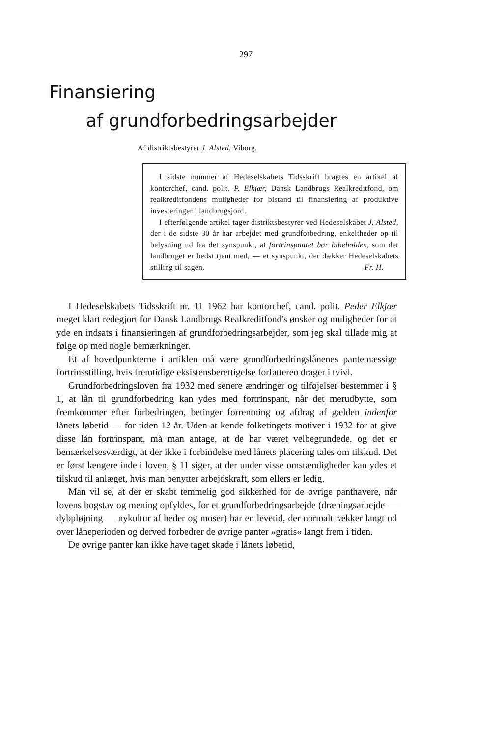297
Finansiering
af grundforbedringsarbejder
Af distriktsbestyrer J. Alsted, Viborg.
I sidste nummer af Hedeselskabets Tidsskrift bragtes en artikel af kontorchef, cand. polit. P. Elkjær, Dansk Landbrugs Realkreditfond, om realkreditfondens muligheder for bistand til finansiering af produktive investeringer i landbrugsjord.
I efterfølgende artikel tager distriktsbestyrer ved Hedeselskabet J. Alsted, der i de sidste 30 år har arbejdet med grundforbedring, enkeltheder op til belysning ud fra det synspunkt, at fortrinspantet bør bibeholdes, som det landbruget er bedst tjent med, — et synspunkt, der dækker Hedeselskabets stilling til sagen. Fr. H.
I Hedeselskabets Tidsskrift nr. 11 1962 har kontorchef, cand. polit. Peder Elkjær meget klart redegjort for Dansk Landbrugs Realkreditfond's ønsker og muligheder for at yde en indsats i finansieringen af grundforbedringsarbejder, som jeg skal tillade mig at følge op med nogle bemærkninger.
Et af hovedpunkterne i artiklen må være grundforbedringslånenes pantemæssige fortrinsstilling, hvis fremtidige eksistensberettigelse forfatteren drager i tvivl.
Grundforbedringsloven fra 1932 med senere ændringer og tilføjelser bestemmer i § 1, at lån til grundforbedring kan ydes med fortrinspant, når det merudbytte, som fremkommer efter forbedringen, betinger forrentning og afdrag af gælden indenfor lånets løbetid — for tiden 12 år. Uden at kende folketingets motiver i 1932 for at give disse lån fortrinspant, må man antage, at de har været velbegrundede, og det er bemærkelsesværdigt, at der ikke i forbindelse med lånets placering tales om tilskud. Det er først længere inde i loven, § 11 siger, at der under visse omstændigheder kan ydes et tilskud til anlæget, hvis man benytter arbejdskraft, som ellers er ledig.
Man vil se, at der er skabt temmelig god sikkerhed for de øvrige panthavere, når lovens bogstav og mening opfyldes, for et grundforbedringsarbejde (dræningsarbejde — dybpløjning — nykultur af heder og moser) har en levetid, der normalt rækker langt ud over låneperioden og derved forbedrer de øvrige panter »gratis« langt frem i tiden.
De øvrige panter kan ikke have taget skade i lånets løbetid,